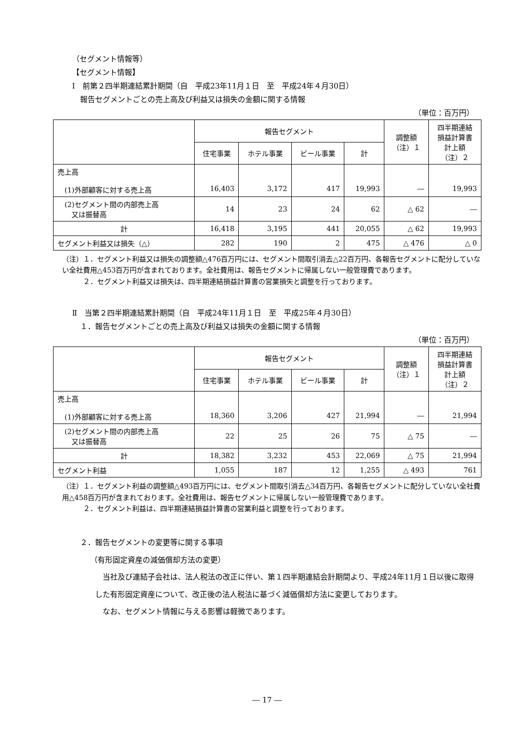（セグメント情報等）
【セグメント情報】
Ⅰ　前第２四半期連結累計期間（自　平成23年11月１日　至　平成24年４月30日）
報告セグメントごとの売上高及び利益又は損失の金額に関する情報
（単位：百万円）
| | 報告セグメント | | | | 調整額 （注）１ | 四半期連結 損益計算書 計上額 （注）２ |
| --- | --- | --- | --- | --- | --- | --- |
| | 住宅事業 | ホテル事業 | ビール事業 | 計 | | |
| 売上高 (1)外部顧客に対する売上高 | 16,403 | 3,172 | 417 | 19,993 | ― | 19,993 |
| (2)セグメント間の内部売上高 又は振替高 | 14 | 23 | 24 | 62 | △ 62 | ― |
| 計 | 16,418 | 3,195 | 441 | 20,055 | △ 62 | 19,993 |
| セグメント利益又は損失（△） | 282 | 190 | 2 | 475 | △ 476 | △ 0 |
（注）１．セグメント利益又は損失の調整額△476百万円には、セグメント間取引消去△22百万円、各報告セグメントに配分していない全社費用△453百万円が含まれております。全社費用は、報告セグメントに帰属しない一般管理費であります。
　　　２．セグメント利益又は損失は、四半期連結損益計算書の営業損失と調整を行っております。
Ⅱ　当第２四半期連結累計期間（自　平成24年11月１日　至　平成25年４月30日）
１．報告セグメントごとの売上高及び利益又は損失の金額に関する情報
（単位：百万円）
| | 報告セグメント | | | | 調整額 （注）１ | 四半期連結 損益計算書 計上額 （注）２ |
| --- | --- | --- | --- | --- | --- | --- |
| | 住宅事業 | ホテル事業 | ビール事業 | 計 | | |
| 売上高 (1)外部顧客に対する売上高 | 18,360 | 3,206 | 427 | 21,994 | ― | 21,994 |
| (2)セグメント間の内部売上高 又は振替高 | 22 | 25 | 26 | 75 | △ 75 | ― |
| 計 | 18,382 | 3,232 | 453 | 22,069 | △ 75 | 21,994 |
| セグメント利益 | 1,055 | 187 | 12 | 1,255 | △ 493 | 761 |
（注）１．セグメント利益の調整額△493百万円には、セグメント間取引消去△34百万円、各報告セグメントに配分していない全社費用△458百万円が含まれております。全社費用は、報告セグメントに帰属しない一般管理費であります。
　　　２．セグメント利益は、四半期連結損益計算書の営業利益と調整を行っております。
２．報告セグメントの変更等に関する事項
（有形固定資産の減価償却方法の変更）
　当社及び連結子会社は、法人税法の改正に伴い、第１四半期連結会計期間より、平成24年11月１日以後に取得した有形固定資産について、改正後の法人税法に基づく減価償却方法に変更しております。
　なお、セグメント情報に与える影響は軽微であります。
― 17 ―